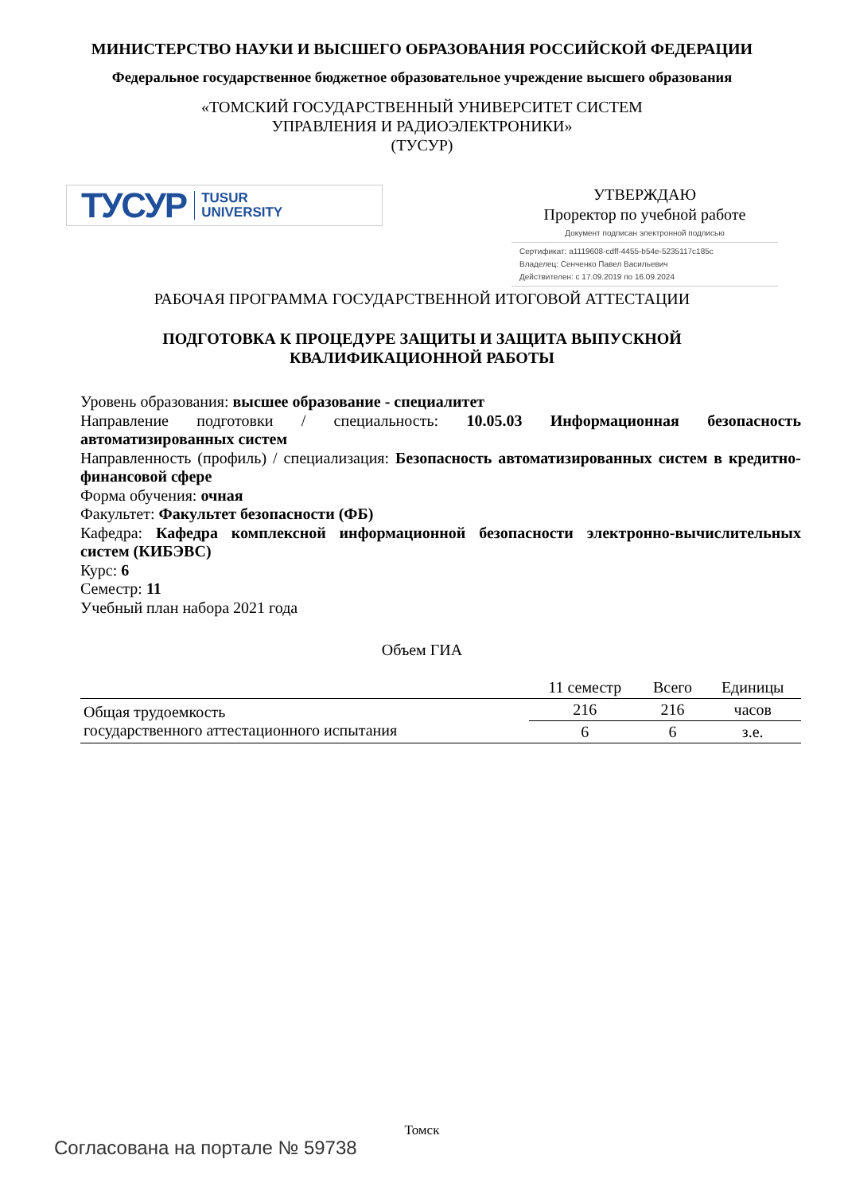МИНИСТЕРСТВО НАУКИ И ВЫСШЕГО ОБРАЗОВАНИЯ РОССИЙСКОЙ ФЕДЕРАЦИИ
Федеральное государственное бюджетное образовательное учреждение высшего образования
«ТОМСКИЙ ГОСУДАРСТВЕННЫЙ УНИВЕРСИТЕТ СИСТЕМ
УПРАВЛЕНИЯ И РАДИОЭЛЕКТРОНИКИ»
(ТУСУР)
ТУСУР TUSUR
UNIVERSITY
УТВЕРЖДАЮ
Проректор по учебной работе
Документ подписан электронной подписью
Сертификат: a1119608-cdff-4455-b54e-5235117c185c
Владелец: Сенченко Павел Васильевич
Действителен: с 17.09.2019 по 16.09.2024
РАБОЧАЯ ПРОГРАММА ГОСУДАРСТВЕННОЙ ИТОГОВОЙ АТТЕСТАЦИИ
ПОДГОТОВКА К ПРОЦЕДУРЕ ЗАЩИТЫ И ЗАЩИТА ВЫПУСКНОЙ
КВАЛИФИКАЦИОННОЙ РАБОТЫ
Уровень образования: высшее образование - специалитет
Направление подготовки / специальность: 10.05.03 Информационная безопасность автоматизированных систем
Направленность (профиль) / специализация: Безопасность автоматизированных систем в кредитно-финансовой сфере
Форма обучения: очная
Факультет: Факультет безопасности (ФБ)
Кафедра: Кафедра комплексной информационной безопасности электронно-вычислительных систем (КИБЭВС)
Курс: 6
Семестр: 11
Учебный план набора 2021 года
Объем ГИА
| | 11 семестр | Всего | Единицы |
| --- | --- | --- | --- |
| Общая трудоемкость государственного аттестационного испытания | 216 | 216 | часов |
| | 6 | 6 | з.е. |
Томск
Согласована на портале № 59738